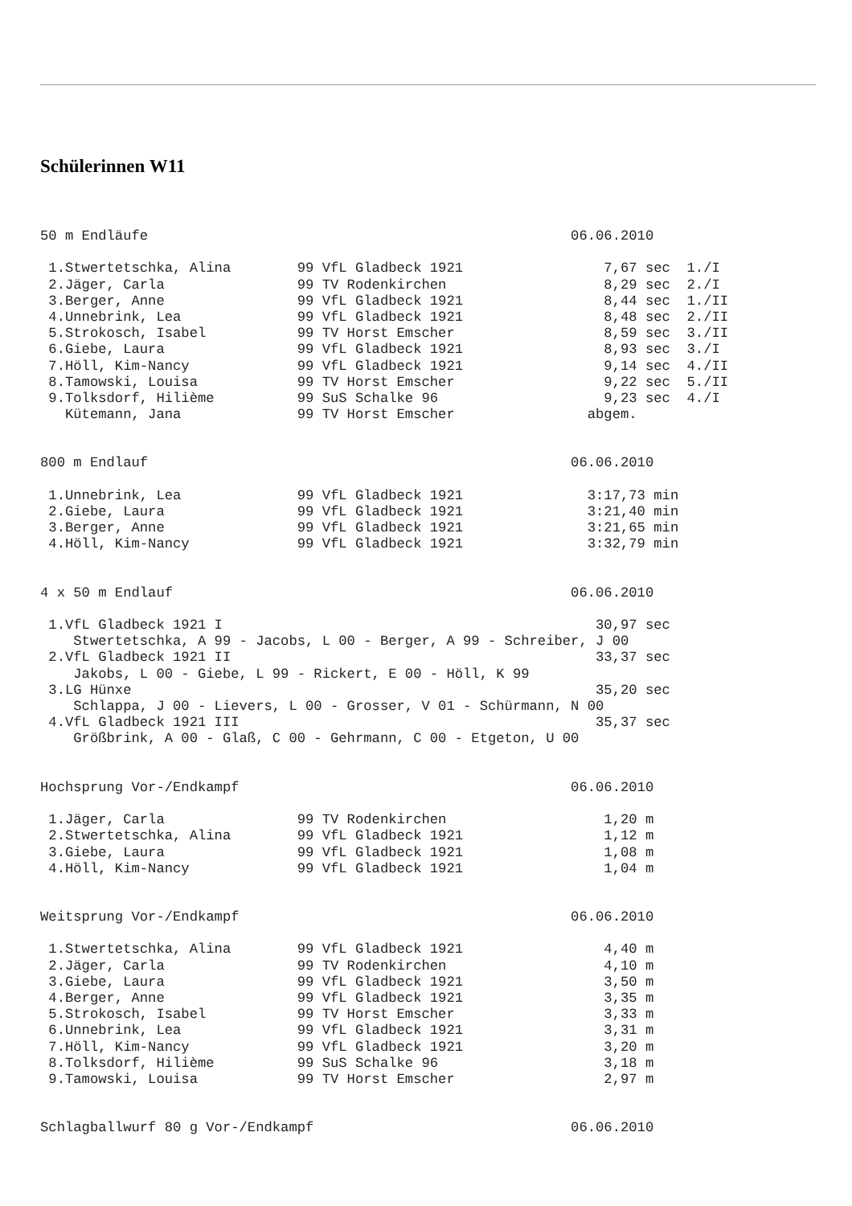Schülerinnen W11
50 m Endläufe                                                   06.06.2010

 1.Stwertetschka, Alina        99 VfL Gladbeck 1921                 7,67 sec  1./I
 2.Jäger, Carla                99 TV Rodenkirchen                   8,29 sec  2./I
 3.Berger, Anne                99 VfL Gladbeck 1921                 8,44 sec  1./II
 4.Unnebrink, Lea              99 VfL Gladbeck 1921                 8,48 sec  2./II
 5.Strokosch, Isabel           99 TV Horst Emscher                  8,59 sec  3./II
 6.Giebe, Laura                99 VfL Gladbeck 1921                 8,93 sec  3./I
 7.Höll, Kim-Nancy             99 VfL Gladbeck 1921                 9,14 sec  4./II
 8.Tamowski, Louisa            99 TV Horst Emscher                  9,22 sec  5./II
 9.Tolksdorf, Hilième          99 SuS Schalke 96                    9,23 sec  4./I
   Kütemann, Jana              99 TV Horst Emscher                abgem.
800 m Endlauf                                                   06.06.2010

 1.Unnebrink, Lea              99 VfL Gladbeck 1921               3:17,73 min
 2.Giebe, Laura                99 VfL Gladbeck 1921               3:21,40 min
 3.Berger, Anne                99 VfL Gladbeck 1921               3:21,65 min
 4.Höll, Kim-Nancy             99 VfL Gladbeck 1921               3:32,79 min
4 x 50 m Endlauf                                                06.06.2010

 1.VfL Gladbeck 1921 I                                             30,97 sec
    Stwertetschka, A 99 - Jacobs, L 00 - Berger, A 99 - Schreiber, J 00
 2.VfL Gladbeck 1921 II                                            33,37 sec
    Jakobs, L 00 - Giebe, L 99 - Rickert, E 00 - Höll, K 99
 3.LG Hünxe                                                        35,20 sec
    Schlappa, J 00 - Lievers, L 00 - Grosser, V 01 - Schürmann, N 00
 4.VfL Gladbeck 1921 III                                           35,37 sec
    Größbrink, A 00 - Glaß, C 00 - Gehrmann, C 00 - Etgeton, U 00
Hochsprung Vor-/Endkampf                                        06.06.2010

 1.Jäger, Carla                99 TV Rodenkirchen                   1,20 m
 2.Stwertetschka, Alina        99 VfL Gladbeck 1921                 1,12 m
 3.Giebe, Laura                99 VfL Gladbeck 1921                 1,08 m
 4.Höll, Kim-Nancy             99 VfL Gladbeck 1921                 1,04 m
Weitsprung Vor-/Endkampf                                        06.06.2010

 1.Stwertetschka, Alina        99 VfL Gladbeck 1921                 4,40 m
 2.Jäger, Carla                99 TV Rodenkirchen                   4,10 m
 3.Giebe, Laura                99 VfL Gladbeck 1921                 3,50 m
 4.Berger, Anne                99 VfL Gladbeck 1921                 3,35 m
 5.Strokosch, Isabel           99 TV Horst Emscher                  3,33 m
 6.Unnebrink, Lea              99 VfL Gladbeck 1921                 3,31 m
 7.Höll, Kim-Nancy             99 VfL Gladbeck 1921                 3,20 m
 8.Tolksdorf, Hilième          99 SuS Schalke 96                    3,18 m
 9.Tamowski, Louisa            99 TV Horst Emscher                  2,97 m
Schlagballwurf 80 g Vor-/Endkampf                               06.06.2010